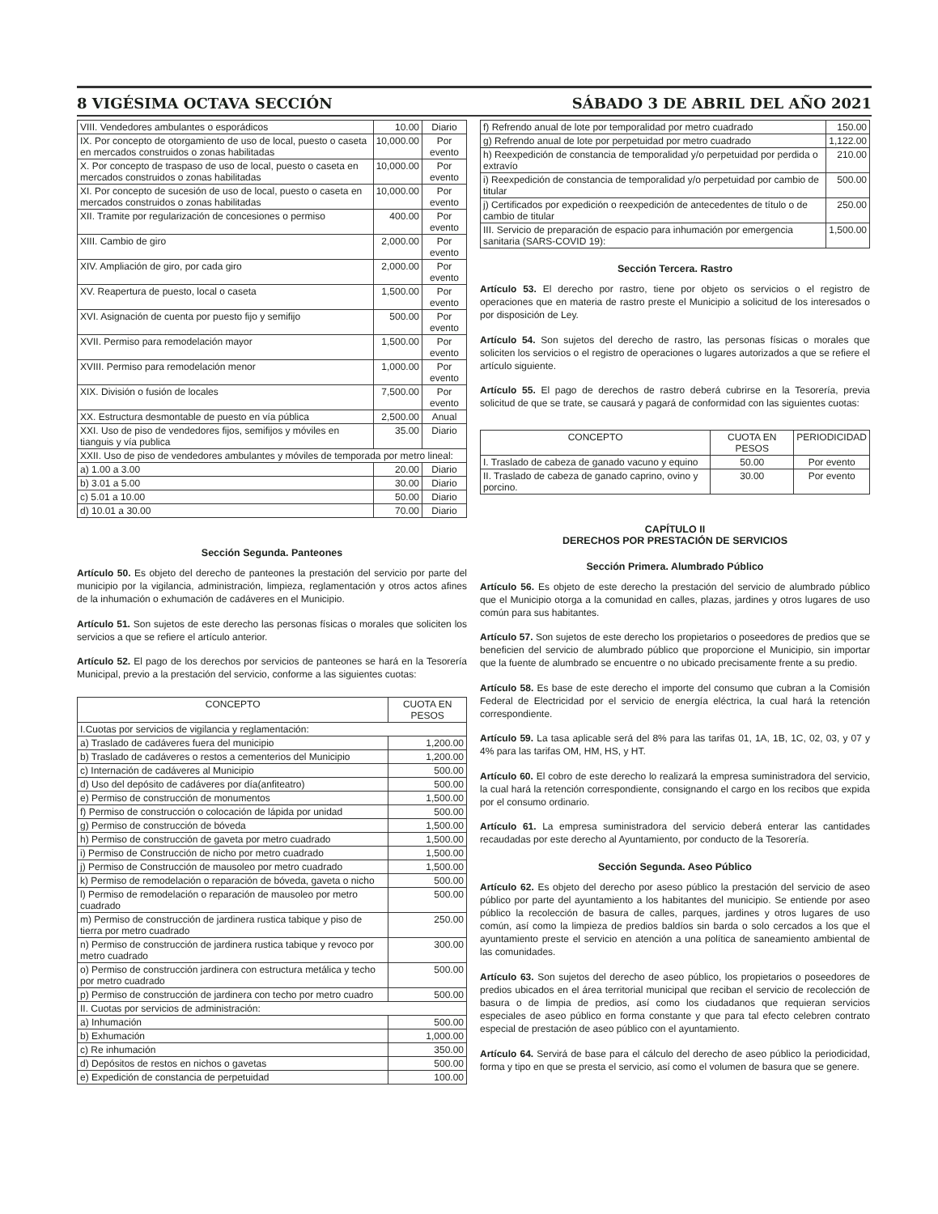8 VIGÉSIMA OCTAVA SECCIÓN SÁBADO 3 DE ABRIL DEL AÑO 2021
| VIII. Vendedores ambulantes o esporádicos | 10.00 | Diario |
| IX. Por concepto de otorgamiento de uso de local, puesto o caseta en mercados construidos o zonas habilitadas | 10,000.00 | Por evento |
| X. Por concepto de traspaso de uso de local, puesto o caseta en mercados construidos o zonas habilitadas | 10,000.00 | Por evento |
| XI. Por concepto de sucesión de uso de local, puesto o caseta en mercados construidos o zonas habilitadas | 10,000.00 | Por evento |
| XII. Tramite por regularización de concesiones o permiso | 400.00 | Por evento |
| XIII. Cambio de giro | 2,000.00 | Por evento |
| XIV. Ampliación de giro, por cada giro | 2,000.00 | Por evento |
| XV. Reapertura de puesto, local o caseta | 1,500.00 | Por evento |
| XVI. Asignación de cuenta por puesto fijo y semifijo | 500.00 | Por evento |
| XVII. Permiso para remodelación mayor | 1,500.00 | Por evento |
| XVIII. Permiso para remodelación menor | 1,000.00 | Por evento |
| XIX. División o fusión de locales | 7,500.00 | Por evento |
| XX. Estructura desmontable de puesto en vía pública | 2,500.00 | Anual |
| XXI. Uso de piso de vendedores fijos, semifijos y móviles en tianguis y vía publica | 35.00 | Diario |
| XXII. Uso de piso de vendedores ambulantes y móviles de temporada por metro lineal: | | |
| a) 1.00 a 3.00 | 20.00 | Diario |
| b) 3.01 a 5.00 | 30.00 | Diario |
| c) 5.01 a 10.00 | 50.00 | Diario |
| d) 10.01 a 30.00 | 70.00 | Diario |
Sección Segunda. Panteones
Artículo 50. Es objeto del derecho de panteones la prestación del servicio por parte del municipio por la vigilancia, administración, limpieza, reglamentación y otros actos afines de la inhumación o exhumación de cadáveres en el Municipio.
Artículo 51. Son sujetos de este derecho las personas físicas o morales que soliciten los servicios a que se refiere el artículo anterior.
Artículo 52. El pago de los derechos por servicios de panteones se hará en la Tesorería Municipal, previo a la prestación del servicio, conforme a las siguientes cuotas:
| CONCEPTO | CUOTA EN PESOS |
| --- | --- |
| I.Cuotas por servicios de vigilancia y reglamentación: | |
| a) Traslado de cadáveres fuera del municipio | 1,200.00 |
| b) Traslado de cadáveres o restos a cementerios del Municipio | 1,200.00 |
| c) Internación de cadáveres al Municipio | 500.00 |
| d) Uso del depósito de cadáveres por día(anfiteatro) | 500.00 |
| e) Permiso de construcción de monumentos | 1,500.00 |
| f) Permiso de construcción o colocación de lápida por unidad | 500.00 |
| g) Permiso de construcción de bóveda | 1,500.00 |
| h) Permiso de construcción de gaveta por metro cuadrado | 1,500.00 |
| i) Permiso de Construcción de nicho por metro cuadrado | 1,500.00 |
| j) Permiso de Construcción de mausoleo por metro cuadrado | 1,500.00 |
| k) Permiso de remodelación o reparación de bóveda, gaveta o nicho | 500.00 |
| l) Permiso de remodelación o reparación de mausoleo por metro cuadrado | 500.00 |
| m) Permiso de construcción de jardinera rustica tabique y piso de tierra por metro cuadrado | 250.00 |
| n) Permiso de construcción de jardinera rustica tabique y revoco por metro cuadrado | 300.00 |
| o) Permiso de construcción jardinera con estructura metálica y techo por metro cuadrado | 500.00 |
| p) Permiso de construcción de jardinera con techo por metro cuadro | 500.00 |
| II. Cuotas por servicios de administración: | |
| a) Inhumación | 500.00 |
| b) Exhumación | 1,000.00 |
| c) Re inhumación | 350.00 |
| d) Depósitos de restos en nichos o gavetas | 500.00 |
| e) Expedición de constancia de perpetuidad | 100.00 |
| f) Refrendo anual de lote por temporalidad por metro cuadrado | 150.00 |
| g) Refrendo anual de lote por perpetuidad por metro cuadrado | 1,122.00 |
| h) Reexpedición de constancia de temporalidad y/o perpetuidad por perdida o extravío | 210.00 |
| i) Reexpedición de constancia de temporalidad y/o perpetuidad por cambio de titular | 500.00 |
| j) Certificados por expedición o reexpedición de antecedentes de título o de cambio de titular | 250.00 |
| III. Servicio de preparación de espacio para inhumación por emergencia sanitaria (SARS-COVID 19): | 1,500.00 |
Sección Tercera. Rastro
Artículo 53. El derecho por rastro, tiene por objeto os servicios o el registro de operaciones que en materia de rastro preste el Municipio a solicitud de los interesados o por disposición de Ley.
Artículo 54. Son sujetos del derecho de rastro, las personas físicas o morales que soliciten los servicios o el registro de operaciones o lugares autorizados a que se refiere el artículo siguiente.
Artículo 55. El pago de derechos de rastro deberá cubrirse en la Tesorería, previa solicitud de que se trate, se causará y pagará de conformidad con las siguientes cuotas:
| CONCEPTO | CUOTA EN PESOS | PERIODICIDAD |
| --- | --- | --- |
| I. Traslado de cabeza de ganado vacuno y equino | 50.00 | Por evento |
| II. Traslado de cabeza de ganado caprino, ovino y porcino. | 30.00 | Por evento |
CAPÍTULO II
DERECHOS POR PRESTACIÓN DE SERVICIOS
Sección Primera. Alumbrado Público
Artículo 56. Es objeto de este derecho la prestación del servicio de alumbrado público que el Municipio otorga a la comunidad en calles, plazas, jardines y otros lugares de uso común para sus habitantes.
Artículo 57. Son sujetos de este derecho los propietarios o poseedores de predios que se beneficien del servicio de alumbrado público que proporcione el Municipio, sin importar que la fuente de alumbrado se encuentre o no ubicado precisamente frente a su predio.
Artículo 58. Es base de este derecho el importe del consumo que cubran a la Comisión Federal de Electricidad por el servicio de energía eléctrica, la cual hará la retención correspondiente.
Artículo 59. La tasa aplicable será del 8% para las tarifas 01, 1A, 1B, 1C, 02, 03, y 07 y 4% para las tarifas OM, HM, HS, y HT.
Artículo 60. El cobro de este derecho lo realizará la empresa suministradora del servicio, la cual hará la retención correspondiente, consignando el cargo en los recibos que expida por el consumo ordinario.
Artículo 61. La empresa suministradora del servicio deberá enterar las cantidades recaudadas por este derecho al Ayuntamiento, por conducto de la Tesorería.
Sección Segunda. Aseo Público
Artículo 62. Es objeto del derecho por asesо público la prestación del servicio de aseo público por parte del ayuntamiento a los habitantes del municipio. Se entiende por aseo público la recolección de basura de calles, parques, jardines y otros lugares de uso común, así como la limpieza de predios baldíos sin barda o solo cercados a los que el ayuntamiento preste el servicio en atención a una política de saneamiento ambiental de las comunidades.
Artículo 63. Son sujetos del derecho de aseo público, los propietarios o poseedores de predios ubicados en el área territorial municipal que reciban el servicio de recolección de basura o de limpia de predios, así como los ciudadanos que requieran servicios especiales de aseo público en forma constante y que para tal efecto celebren contrato especial de prestación de aseo público con el ayuntamiento.
Artículo 64. Servirá de base para el cálculo del derecho de aseo público la periodicidad, forma y tipo en que se presta el servicio, así como el volumen de basura que se genere.